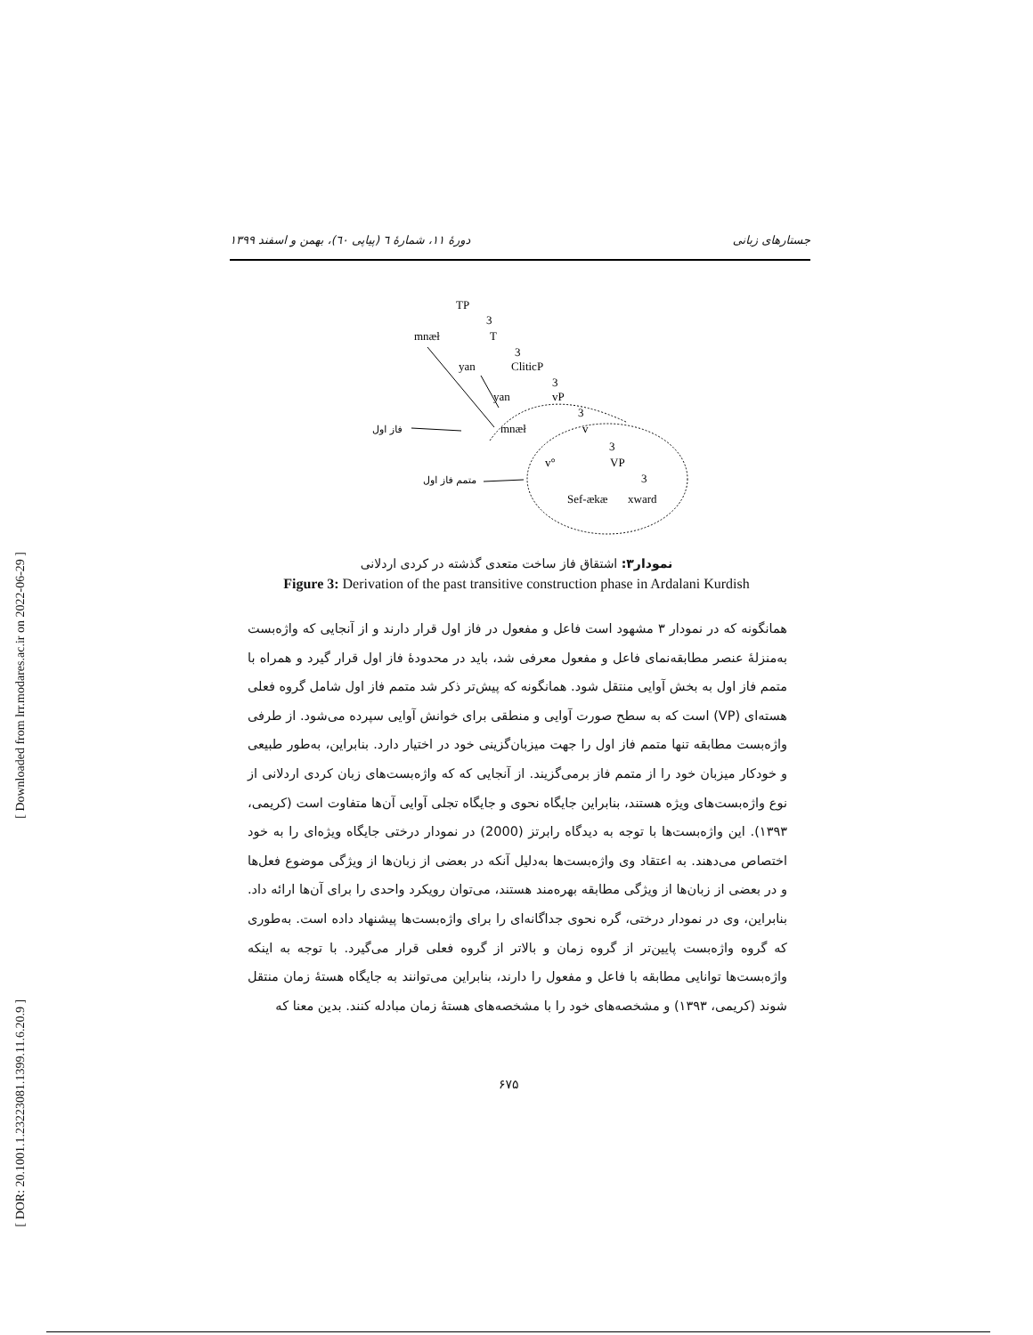[ DOR: 20.1001.1.23223081.1399.11.6.20.9 ] [ Downloaded from lrr.modares.ac.ir on 2022-06-29 ]
جستارهای زبانی دورهٔ ۱۱، شمارهٔ ٦ (پیاپی ٦٠)، بهمن و اسفند ۱۳۹۹
TP
3
T
mnæł
3
yan
CliticP
3
yan
vP
3
mnæł
v
3
v°
VP
3
Sef-ækæ
xward
فاز اول
متمم فاز اول
نمودار۳: اشتقاق فاز ساخت متعدی گذشته در کردی اردلانی
Figure 3: Derivation of the past transitive construction phase in Ardalani Kurdish
همانگونه که در نمودار ۳ مشهود است فاعل و مفعول در فاز اول قرار دارند و از آنجایی که واژه‌بست به‌منزلهٔ عنصر مطابقه‌نمای فاعل و مفعول معرفی شد، باید در محدودهٔ فاز اول قرار گیرد و همراه با متمم فاز اول به بخش آوایی منتقل شود. همانگونه که پیش‌تر ذکر شد متمم فاز اول شامل گروه فعلی هسته‌ای (VP) است که به سطح صورت آوایی و منطقی برای خوانش آوایی سپرده می‌شود. از طرفی واژه‌بست مطابقه تنها متمم فاز اول را جهت میزبان‌گزینی خود در اختیار دارد. بنابراین، به‌طور طبیعی و خودکار میزبان خود را از متمم فاز برمی‌گزیند. از آنجایی که که واژه‌بست‌های زبان کردی اردلانی از نوع واژه‌بست‌های ویژه هستند، بنابراین جایگاه نحوی و جایگاه تجلی آوایی آن‌ها متفاوت است (کریمی، ۱۳۹۳). این واژه‌بست‌ها با توجه به دیدگاه رابرتز (2000) در نمودار درختی جایگاه ویژه‌ای را به خود اختصاص می‌دهند. به اعتقاد وی واژه‌بست‌ها به‌دلیل آنکه در بعضی از زبان‌ها از ویژگی موضوع فعل‌ها و در بعضی از زبان‌ها از ویژگی مطابقه بهره‌مند هستند، می‌توان رویکرد واحدی را برای آن‌ها ارائه داد. بنابراین، وی در نمودار درختی، گره نحوی جداگانه‌ای را برای واژه‌بست‌ها پیشنهاد داده است. به‌طوری که گروه واژه‌بست پایین‌تر از گروه زمان و بالاتر از گروه فعلی قرار می‌گیرد. با توجه به اینکه واژه‌بست‌ها توانایی مطابقه با فاعل و مفعول را دارند، بنابراین می‌توانند به جایگاه هستهٔ زمان منتقل شوند (کریمی، ۱۳۹۳) و مشخصه‌های خود را با مشخصه‌های هستهٔ زمان مبادله کنند. بدین معنا که
۶۷۵